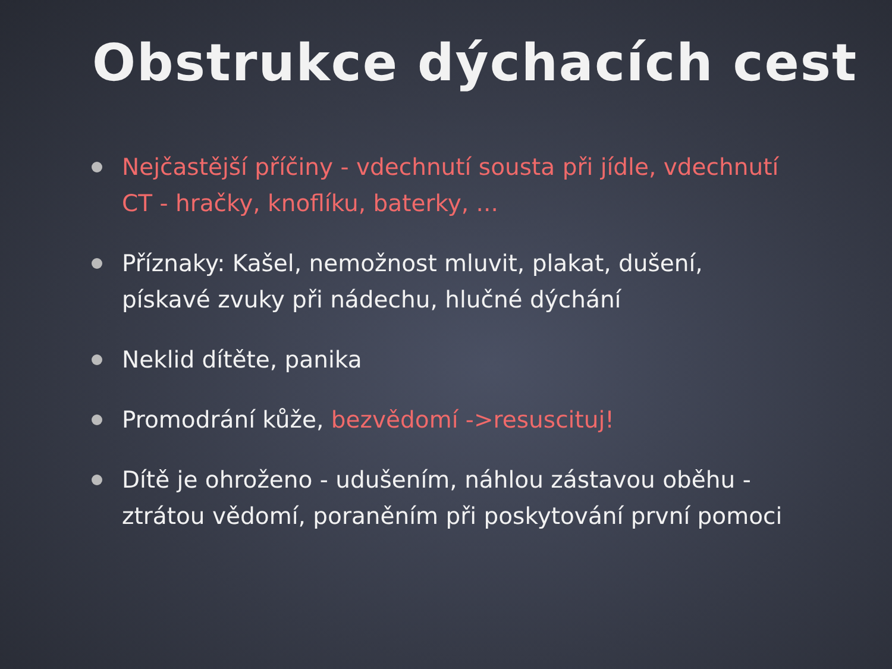Obstrukce dýchacích cest
Nejčastější příčiny - vdechnutí sousta při jídle, vdechnutí CT - hračky, knoflíku, baterky, ...
Příznaky: Kašel, nemožnost mluvit, plakat, dušení, pískavé zvuky při nádechu, hlučné dýchání
Neklid dítěte, panika
Promodrání kůže, bezvědomí ->resuscituj!
Dítě je ohroženo - udušením, náhlou zástavou oběhu - ztrátou vědomí, poraněním při poskytování první pomoci